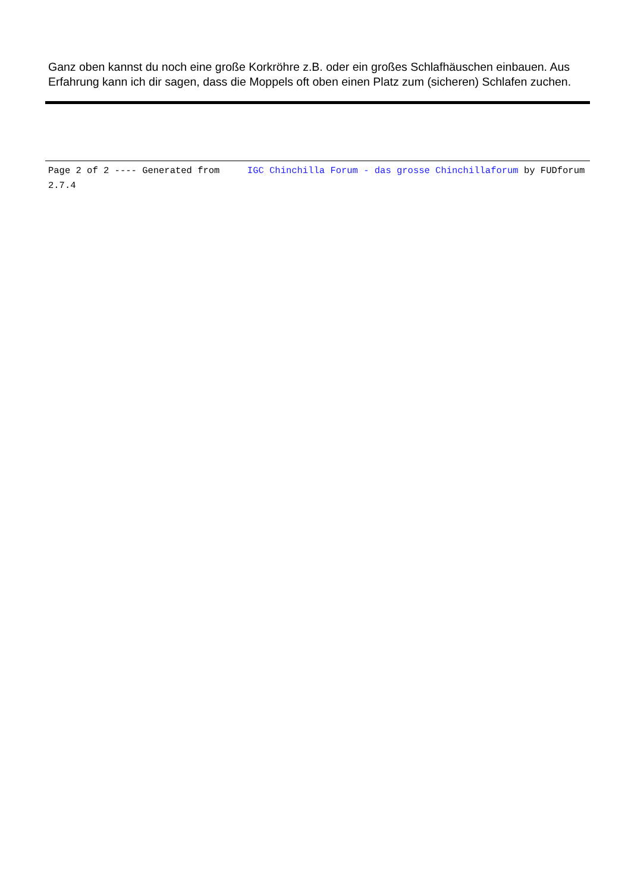Ganz oben kannst du noch eine große Korkröhre z.B. oder ein großes Schlafhäuschen einbauen. Aus Erfahrung kann ich dir sagen, dass die Moppels oft oben einen Platz zum (sicheren) Schlafen zuchen.
Page 2 of 2 ---- Generated from IGC Chinchilla Forum - das grosse Chinchillaforum by FUDforum 2.7.4